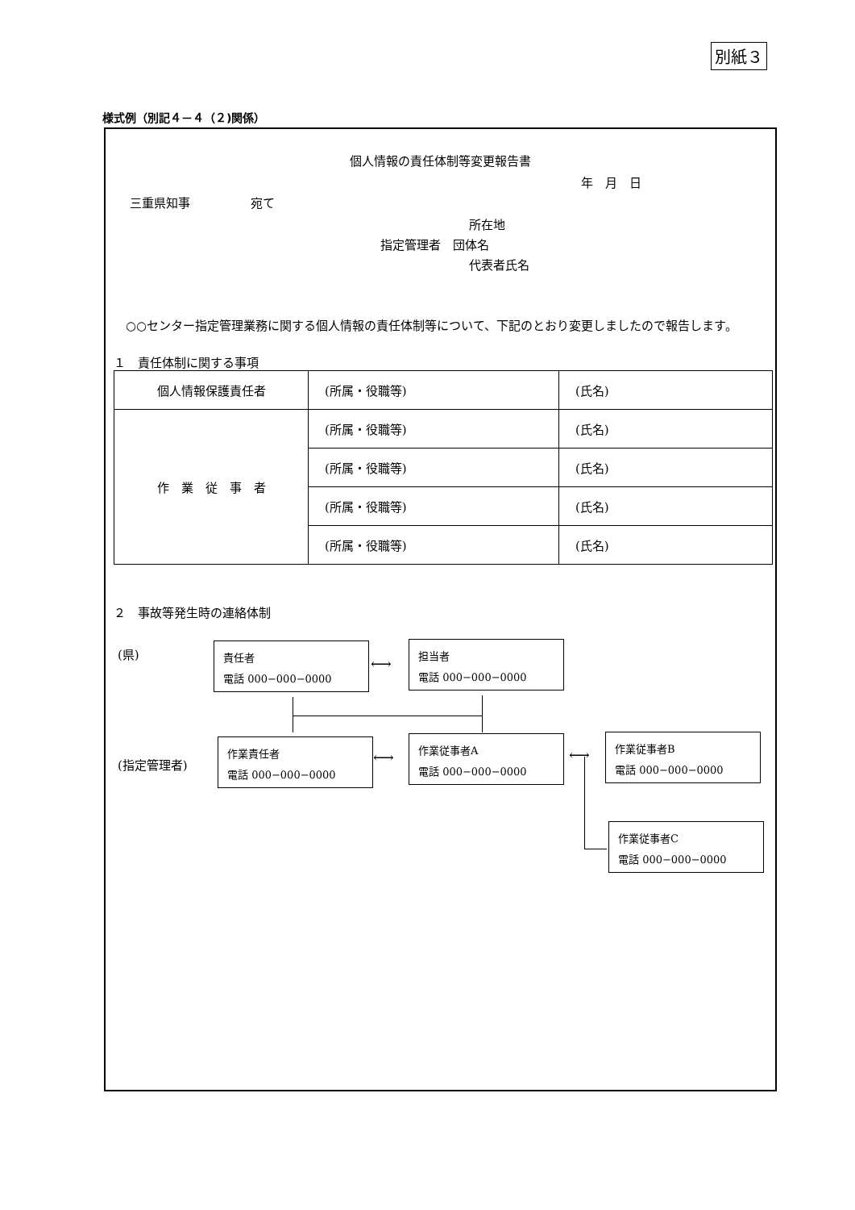別紙３
様式例（別記４－４（２)関係）
個人情報の責任体制等変更報告書
年　月　日
三重県知事　　　　　宛て
所在地
指定管理者　団体名
代表者氏名
　○○センター指定管理業務に関する個人情報の責任体制等について、下記のとおり変更しましたので報告します。
１　責任体制に関する事項
| 個人情報保護責任者 | (所属・役職等) | (氏名) |
| 作 業 従 事 者 | (所属・役職等) | (氏名) |
| | (所属・役職等) | (氏名) |
| | (所属・役職等) | (氏名) |
| | (所属・役職等) | (氏名) |
２　事故等発生時の連絡体制
(県)
(指定管理者)
責任者
電話 000−000−0000
担当者
電話 000−000−0000
作業責任者
電話 000−000−0000
作業従事者A
電話 000−000−0000
作業従事者B
電話 000−000−0000
作業従事者C
電話 000−000−0000
⟷
⟷ ⟷